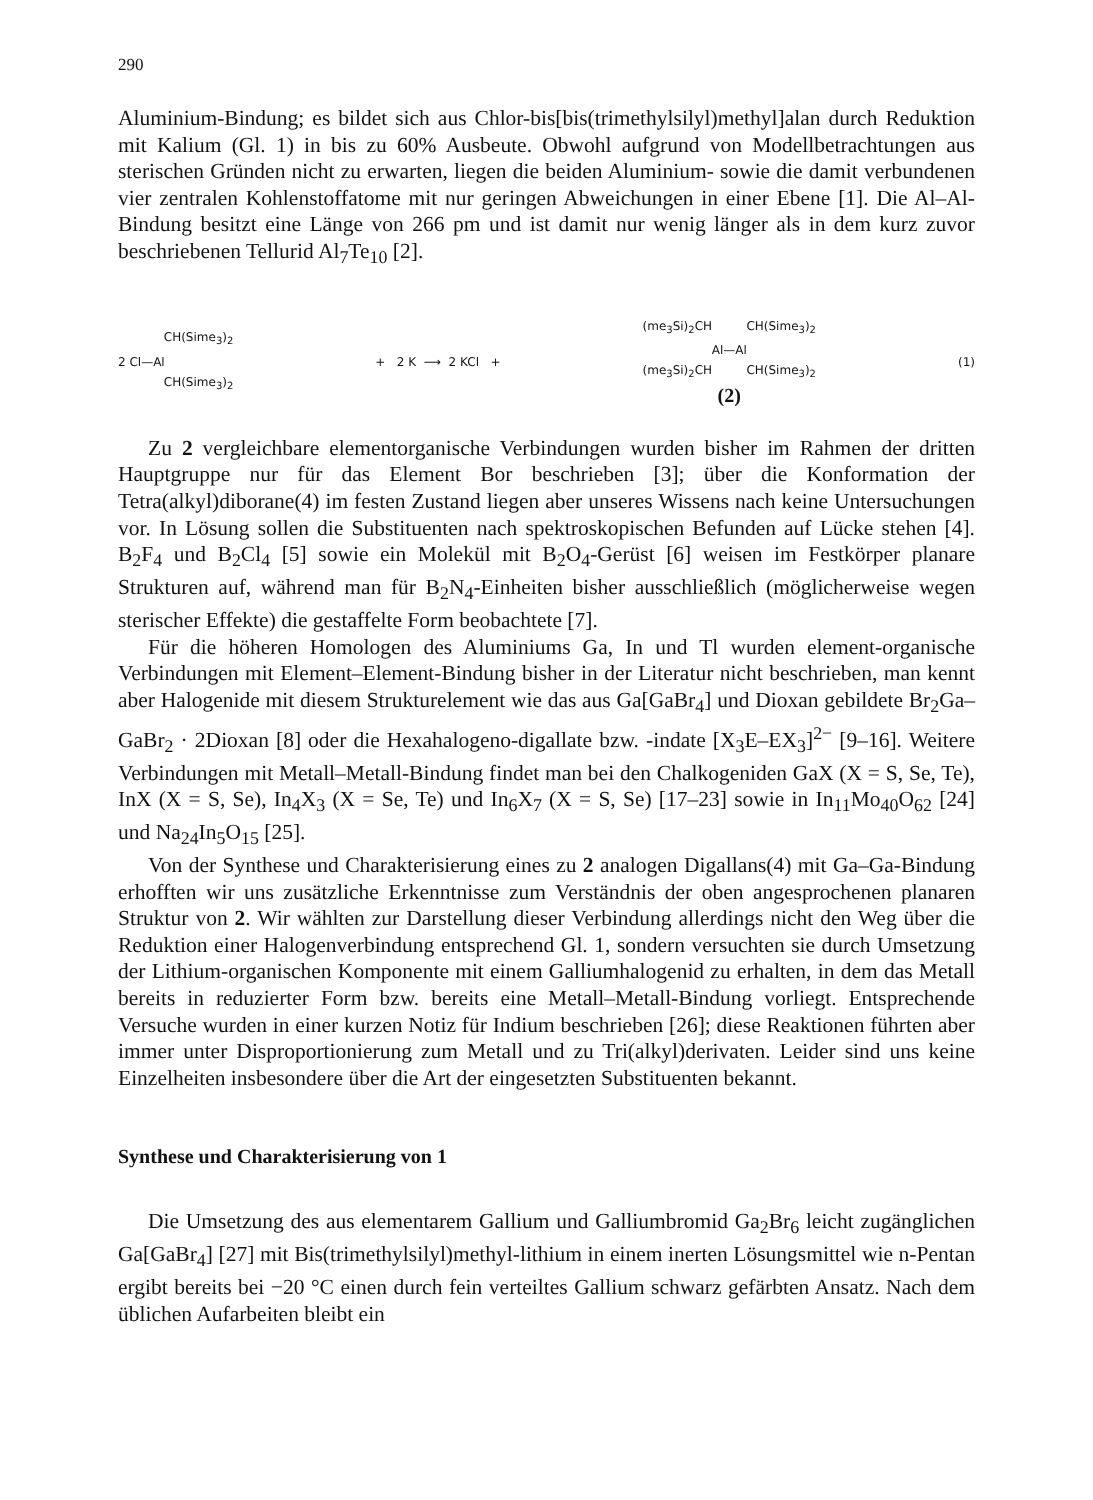290
Aluminium-Bindung; es bildet sich aus Chlor-bis[bis(trimethylsilyl)methyl]alan durch Reduktion mit Kalium (Gl. 1) in bis zu 60% Ausbeute. Obwohl aufgrund von Modellbetrachtungen aus sterischen Gründen nicht zu erwarten, liegen die beiden Aluminium- sowie die damit verbundenen vier zentralen Kohlenstoffatome mit nur geringen Abweichungen in einer Ebene [1]. Die Al–Al-Bindung besitzt eine Länge von 266 pm und ist damit nur wenig länger als in dem kurz zuvor beschriebenen Tellurid Al<sub>7</sub>Te<sub>10</sub> [2].
CH(Sime<sub>3</sub>)<sub>2</sub>
2 Cl—Al
CH(Sime<sub>3</sub>)<sub>2</sub>
+ 2 K ⟶ 2 KCl +
(me<sub>3</sub>Si)<sub>2</sub>CH CH(Sime<sub>3</sub>)<sub>2</sub>
Al—Al
(me<sub>3</sub>Si)<sub>2</sub>CH CH(Sime<sub>3</sub>)<sub>2</sub>
(2)
(1)
Zu 2 vergleichbare elementorganische Verbindungen wurden bisher im Rahmen der dritten Hauptgruppe nur für das Element Bor beschrieben [3]; über die Konformation der Tetra(alkyl)diborane(4) im festen Zustand liegen aber unseres Wissens nach keine Untersuchungen vor. In Lösung sollen die Substituenten nach spektroskopischen Befunden auf Lücke stehen [4]. B<sub>2</sub>F<sub>4</sub> und B<sub>2</sub>Cl<sub>4</sub> [5] sowie ein Molekül mit B<sub>2</sub>O<sub>4</sub>-Gerüst [6] weisen im Festkörper planare Strukturen auf, während man für B<sub>2</sub>N<sub>4</sub>-Einheiten bisher ausschließlich (möglicherweise wegen sterischer Effekte) die gestaffelte Form beobachtete [7].
Für die höheren Homologen des Aluminiums Ga, In und Tl wurden element-organische Verbindungen mit Element–Element-Bindung bisher in der Literatur nicht beschrieben, man kennt aber Halogenide mit diesem Strukturelement wie das aus Ga[GaBr<sub>4</sub>] und Dioxan gebildete Br<sub>2</sub>Ga–GaBr<sub>2</sub> · 2Dioxan [8] oder die Hexahalogeno-digallate bzw. -indate [X<sub>3</sub>E–EX<sub>3</sub>]<sup>2−</sup> [9–16]. Weitere Verbindungen mit Metall–Metall-Bindung findet man bei den Chalkogeniden GaX (X = S, Se, Te), InX (X = S, Se), In<sub>4</sub>X<sub>3</sub> (X = Se, Te) und In<sub>6</sub>X<sub>7</sub> (X = S, Se) [17–23] sowie in In<sub>11</sub>Mo<sub>40</sub>O<sub>62</sub> [24] und Na<sub>24</sub>In<sub>5</sub>O<sub>15</sub> [25].
Von der Synthese und Charakterisierung eines zu 2 analogen Digallans(4) mit Ga–Ga-Bindung erhofften wir uns zusätzliche Erkenntnisse zum Verständnis der oben angesprochenen planaren Struktur von 2. Wir wählten zur Darstellung dieser Verbindung allerdings nicht den Weg über die Reduktion einer Halogenverbindung entsprechend Gl. 1, sondern versuchten sie durch Umsetzung der Lithium-organischen Komponente mit einem Galliumhalogenid zu erhalten, in dem das Metall bereits in reduzierter Form bzw. bereits eine Metall–Metall-Bindung vorliegt. Entsprechende Versuche wurden in einer kurzen Notiz für Indium beschrieben [26]; diese Reaktionen führten aber immer unter Disproportionierung zum Metall und zu Tri(alkyl)derivaten. Leider sind uns keine Einzelheiten insbesondere über die Art der eingesetzten Substituenten bekannt.
Synthese und Charakterisierung von 1
Die Umsetzung des aus elementarem Gallium und Galliumbromid Ga<sub>2</sub>Br<sub>6</sub> leicht zugänglichen Ga[GaBr<sub>4</sub>] [27] mit Bis(trimethylsilyl)methyl-lithium in einem inerten Lösungsmittel wie n-Pentan ergibt bereits bei −20 °C einen durch fein verteiltes Gallium schwarz gefärbten Ansatz. Nach dem üblichen Aufarbeiten bleibt ein